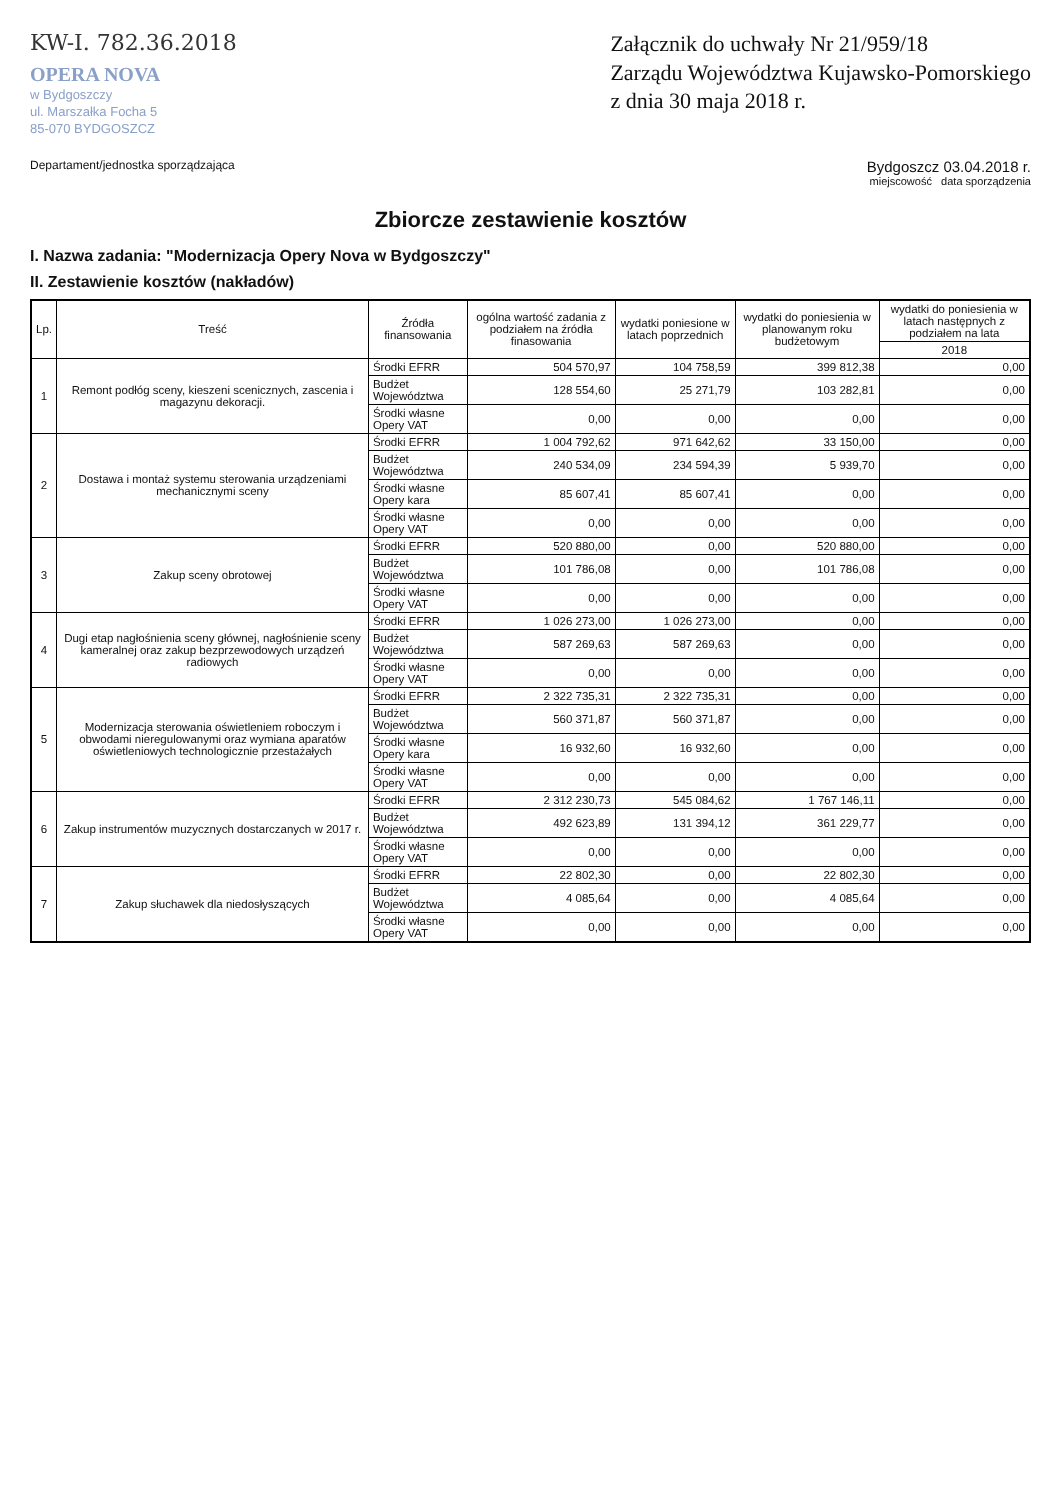KW-I. 782.36.2018
OPERA NOVA
w Bydgoszczy
ul. Marszałka Focha 5
85-070 BYDGOSZCZ
Załącznik do uchwały Nr 21/959/18
Zarządu Województwa Kujawsko-Pomorskiego
z dnia 30 maja 2018 r.
Departament/jednostka sporządzająca
Bydgoszcz 03.04.2018 r.
miejscowość data sporządzenia
Zbiorcze zestawienie kosztów
I. Nazwa zadania: "Modernizacja Opery Nova w Bydgoszczy"
II. Zestawienie kosztów (nakładów)
| Lp. | Treść | Źródła finansowania | ogólna wartość zadania z podziałem na źródła finasowania | wydatki poniesione w latach poprzednich | wydatki do poniesienia w planowanym roku budżetowym | wydatki do poniesienia w latach następnych z podziałem na lata |
| --- | --- | --- | --- | --- | --- | --- |
| | | | | | | 2018 |
| 1 | Remont podłóg sceny, kieszeni scenicznych, zascenia i magazynu dekoracji. | Środki EFRR | 504 570,97 | 104 758,59 | 399 812,38 | 0,00 |
| | | Budżet Województwa | 128 554,60 | 25 271,79 | 103 282,81 | 0,00 |
| | | Środki własne Opery VAT | 0,00 | 0,00 | 0,00 | 0,00 |
| 2 | Dostawa i montaż systemu sterowania urządzeniami mechanicznymi sceny | Środki EFRR | 1 004 792,62 | 971 642,62 | 33 150,00 | 0,00 |
| | | Budżet Województwa | 240 534,09 | 234 594,39 | 5 939,70 | 0,00 |
| | | Środki własne Opery kara | 85 607,41 | 85 607,41 | 0,00 | 0,00 |
| | | Środki własne Opery VAT | 0,00 | 0,00 | 0,00 | 0,00 |
| 3 | Zakup sceny obrotowej | Środki EFRR | 520 880,00 | 0,00 | 520 880,00 | 0,00 |
| | | Budżet Województwa | 101 786,08 | 0,00 | 101 786,08 | 0,00 |
| | | Środki własne Opery VAT | 0,00 | 0,00 | 0,00 | 0,00 |
| 4 | Dugi etap nagłośnienia sceny głównej, nagłośnienie sceny kameralnej oraz zakup bezprzewodowych urządzeń radiowych | Środki EFRR | 1 026 273,00 | 1 026 273,00 | 0,00 | 0,00 |
| | | Budżet Województwa | 587 269,63 | 587 269,63 | 0,00 | 0,00 |
| | | Środki własne Opery VAT | 0,00 | 0,00 | 0,00 | 0,00 |
| 5 | Modernizacja sterowania oświetleniem roboczym i obwodami nieregulowanymi oraz wymiana aparatów oświetleniowych technologicznie przestażałych | Środki EFRR | 2 322 735,31 | 2 322 735,31 | 0,00 | 0,00 |
| | | Budżet Województwa | 560 371,87 | 560 371,87 | 0,00 | 0,00 |
| | | Środki własne Opery kara | 16 932,60 | 16 932,60 | 0,00 | 0,00 |
| | | Środki własne Opery VAT | 0,00 | 0,00 | 0,00 | 0,00 |
| 6 | Zakup instrumentów muzycznych dostarczanych w 2017 r. | Środki EFRR | 2 312 230,73 | 545 084,62 | 1 767 146,11 | 0,00 |
| | | Budżet Województwa | 492 623,89 | 131 394,12 | 361 229,77 | 0,00 |
| | | Środki własne Opery VAT | 0,00 | 0,00 | 0,00 | 0,00 |
| 7 | Zakup słuchawek dla niedosłyszących | Środki EFRR | 22 802,30 | 0,00 | 22 802,30 | 0,00 |
| | | Budżet Województwa | 4 085,64 | 0,00 | 4 085,64 | 0,00 |
| | | Środki własne Opery VAT | 0,00 | 0,00 | 0,00 | 0,00 |